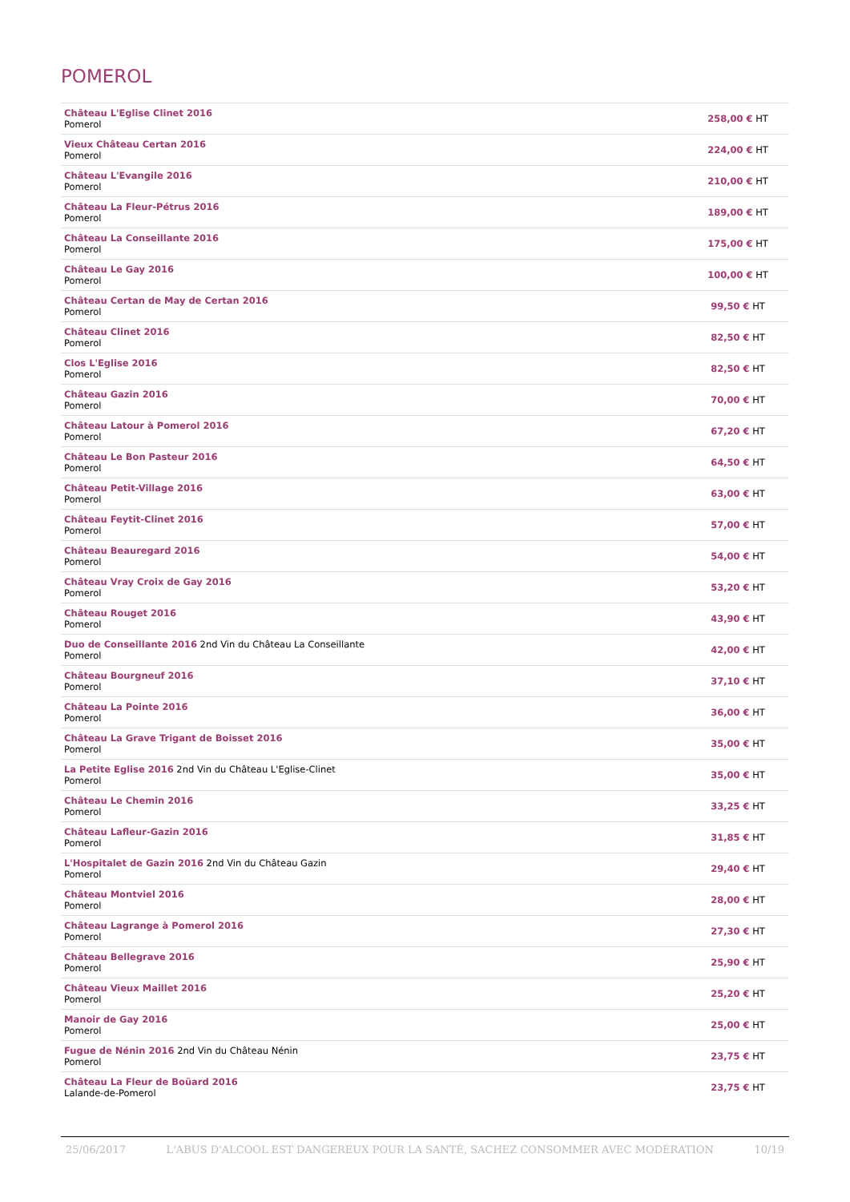POMEROL
| Château L'Eglise Clinet 2016 Pomerol | 258,00 € HT |
| Vieux Château Certan 2016 Pomerol | 224,00 € HT |
| Château L'Evangile 2016 Pomerol | 210,00 € HT |
| Château La Fleur-Pétrus 2016 Pomerol | 189,00 € HT |
| Château La Conseillante 2016 Pomerol | 175,00 € HT |
| Château Le Gay 2016 Pomerol | 100,00 € HT |
| Château Certan de May de Certan 2016 Pomerol | 99,50 € HT |
| Château Clinet 2016 Pomerol | 82,50 € HT |
| Clos L'Eglise 2016 Pomerol | 82,50 € HT |
| Château Gazin 2016 Pomerol | 70,00 € HT |
| Château Latour à Pomerol 2016 Pomerol | 67,20 € HT |
| Château Le Bon Pasteur 2016 Pomerol | 64,50 € HT |
| Château Petit-Village 2016 Pomerol | 63,00 € HT |
| Château Feytit-Clinet 2016 Pomerol | 57,00 € HT |
| Château Beauregard 2016 Pomerol | 54,00 € HT |
| Château Vray Croix de Gay 2016 Pomerol | 53,20 € HT |
| Château Rouget 2016 Pomerol | 43,90 € HT |
| Duo de Conseillante 2016 2nd Vin du Château La Conseillante Pomerol | 42,00 € HT |
| Château Bourgneuf 2016 Pomerol | 37,10 € HT |
| Château La Pointe 2016 Pomerol | 36,00 € HT |
| Château La Grave Trigant de Boisset 2016 Pomerol | 35,00 € HT |
| La Petite Eglise 2016 2nd Vin du Château L'Eglise-Clinet Pomerol | 35,00 € HT |
| Château Le Chemin 2016 Pomerol | 33,25 € HT |
| Château Lafleur-Gazin 2016 Pomerol | 31,85 € HT |
| L'Hospitalet de Gazin 2016 2nd Vin du Château Gazin Pomerol | 29,40 € HT |
| Château Montviel 2016 Pomerol | 28,00 € HT |
| Château Lagrange à Pomerol 2016 Pomerol | 27,30 € HT |
| Château Bellegrave 2016 Pomerol | 25,90 € HT |
| Château Vieux Maillet 2016 Pomerol | 25,20 € HT |
| Manoir de Gay 2016 Pomerol | 25,00 € HT |
| Fugue de Nénin 2016 2nd Vin du Château Nénin Pomerol | 23,75 € HT |
| Château La Fleur de Boüard 2016 Lalande-de-Pomerol | 23,75 € HT |
25/06/2017 L'ABUS D'ALCOOL EST DANGEREUX POUR LA SANTÉ, SACHEZ CONSOMMER AVEC MODÉRATION 10/19